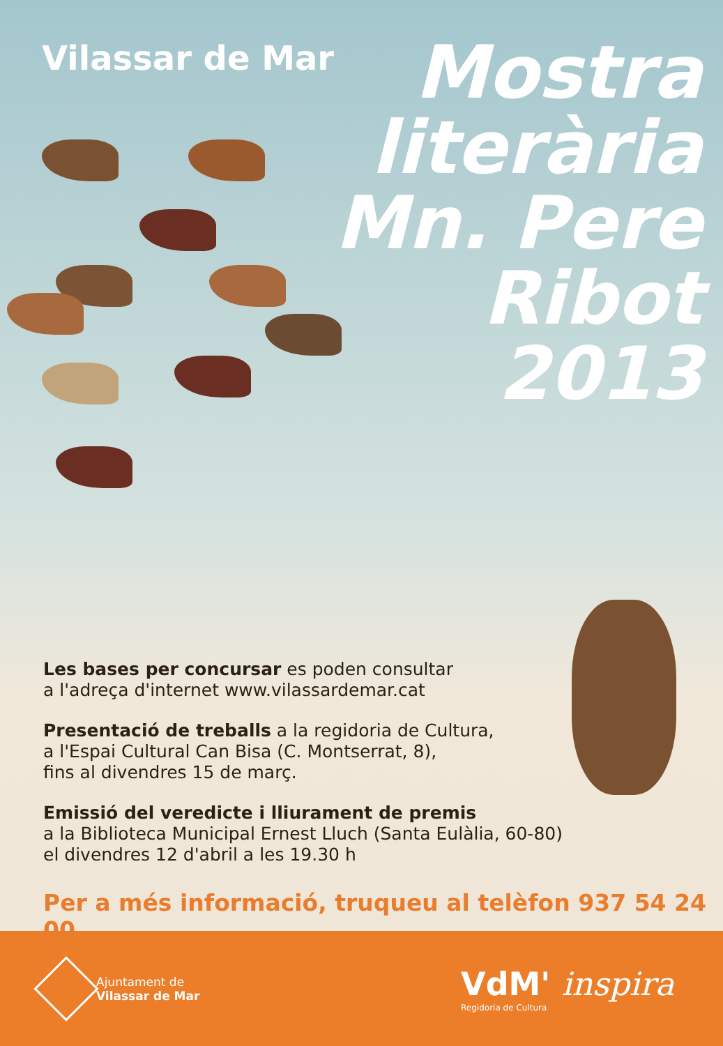Vilassar de Mar
Mostra
literària
Mn. Pere
Ribot
2013
Les bases per concursar es poden consultar
a l'adreça d'internet www.vilassardemar.cat
Presentació de treballs a la regidoria de Cultura,
a l'Espai Cultural Can Bisa (C. Montserrat, 8),
fins al divendres 15 de març.
Emissió del veredicte i lliurament de premis
a la Biblioteca Municipal Ernest Lluch (Santa Eulàlia, 60-80)
el divendres 12 d'abril a les 19.30 h
Per a més informació, truqueu al telèfon 937 54 24 00
Ajuntament de
Vilassar de Mar
VdM' inspira
Regidoria de Cultura